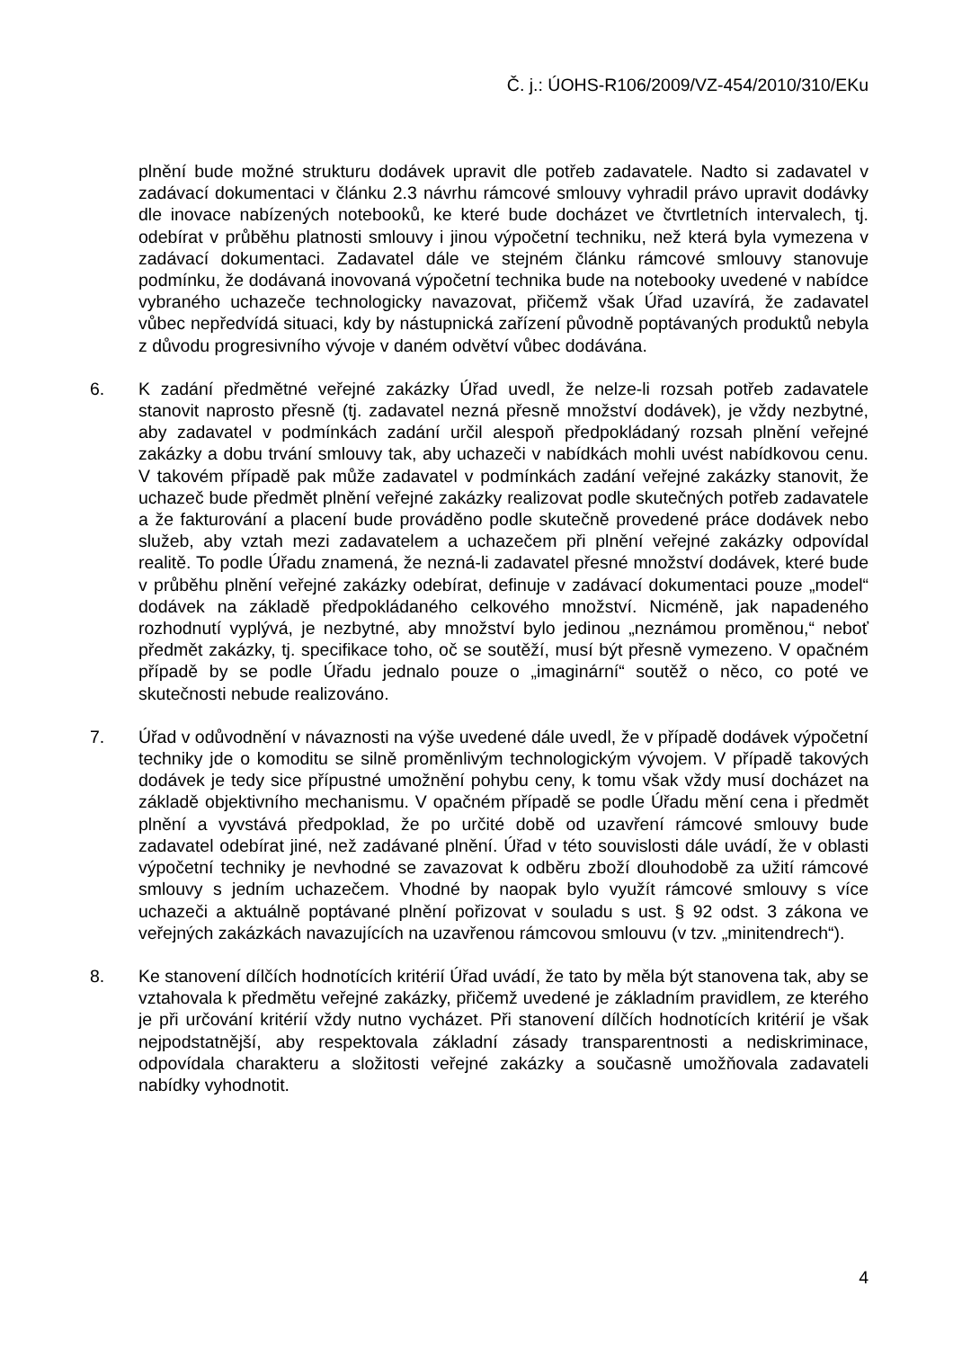Č. j.: ÚOHS-R106/2009/VZ-454/2010/310/EKu
plnění bude možné strukturu dodávek upravit dle potřeb zadavatele. Nadto si zadavatel v zadávací dokumentaci v článku 2.3 návrhu rámcové smlouvy vyhradil právo upravit dodávky dle inovace nabízených notebooků, ke které bude docházet ve čtvrtletních intervalech, tj. odebírat v průběhu platnosti smlouvy i jinou výpočetní techniku, než která byla vymezena v zadávací dokumentaci. Zadavatel dále ve stejném článku rámcové smlouvy stanovuje podmínku, že dodávaná inovovaná výpočetní technika bude na notebooky uvedené v nabídce vybraného uchazeče technologicky navazovat, přičemž však Úřad uzavírá, že zadavatel vůbec nepředvídá situaci, kdy by nástupnická zařízení původně poptávaných produktů nebyla z důvodu progresivního vývoje v daném odvětví vůbec dodávána.
6. K zadání předmětné veřejné zakázky Úřad uvedl, že nelze-li rozsah potřeb zadavatele stanovit naprosto přesně (tj. zadavatel nezná přesně množství dodávek), je vždy nezbytné, aby zadavatel v podmínkách zadání určil alespoň předpokládaný rozsah plnění veřejné zakázky a dobu trvání smlouvy tak, aby uchazeči v nabídkách mohli uvést nabídkovou cenu. V takovém případě pak může zadavatel v podmínkách zadání veřejné zakázky stanovit, že uchazeč bude předmět plnění veřejné zakázky realizovat podle skutečných potřeb zadavatele a že fakturování a placení bude prováděno podle skutečně provedené práce dodávek nebo služeb, aby vztah mezi zadavatelem a uchazečem při plnění veřejné zakázky odpovídal realitě. To podle Úřadu znamená, že nezná-li zadavatel přesné množství dodávek, které bude v průběhu plnění veřejné zakázky odebírat, definuje v zadávací dokumentaci pouze „model“ dodávek na základě předpokládaného celkového množství. Nicméně, jak napadeného rozhodnutí vyplývá, je nezbytné, aby množství bylo jedinou „neznámou proměnou,“ neboť předmět zakázky, tj. specifikace toho, oč se soutěží, musí být přesně vymezeno. V opačném případě by se podle Úřadu jednalo pouze o „imaginární“ soutěž o něco, co poté ve skutečnosti nebude realizováno.
7. Úřad v odůvodnění v návaznosti na výše uvedené dále uvedl, že v případě dodávek výpočetní techniky jde o komoditu se silně proměnlivým technologickým vývojem. V případě takových dodávek je tedy sice přípustné umožnění pohybu ceny, k tomu však vždy musí docházet na základě objektivního mechanismu. V opačném případě se podle Úřadu mění cena i předmět plnění a vyvstává předpoklad, že po určité době od uzavření rámcové smlouvy bude zadavatel odebírat jiné, než zadávané plnění. Úřad v této souvislosti dále uvádí, že v oblasti výpočetní techniky je nevhodné se zavazovat k odběru zboží dlouhodobě za užití rámcové smlouvy s jedním uchazečem. Vhodné by naopak bylo využít rámcové smlouvy s více uchazeči a aktuálně poptávané plnění pořizovat v souladu s ust. § 92 odst. 3 zákona ve veřejných zakázkách navazujících na uzavřenou rámcovou smlouvu (v tzv. „minitendrech“).
8. Ke stanovení dílčích hodnotících kritérií Úřad uvádí, že tato by měla být stanovena tak, aby se vztahovala k předmětu veřejné zakázky, přičemž uvedené je základním pravidlem, ze kterého je při určování kritérií vždy nutno vycházet. Při stanovení dílčích hodnotících kritérií je však nejpodstatnější, aby respektovala základní zásady transparentnosti a nediskriminace, odpovídala charakteru a složitosti veřejné zakázky a současně umožňovala zadavateli nabídky vyhodnotit.
4